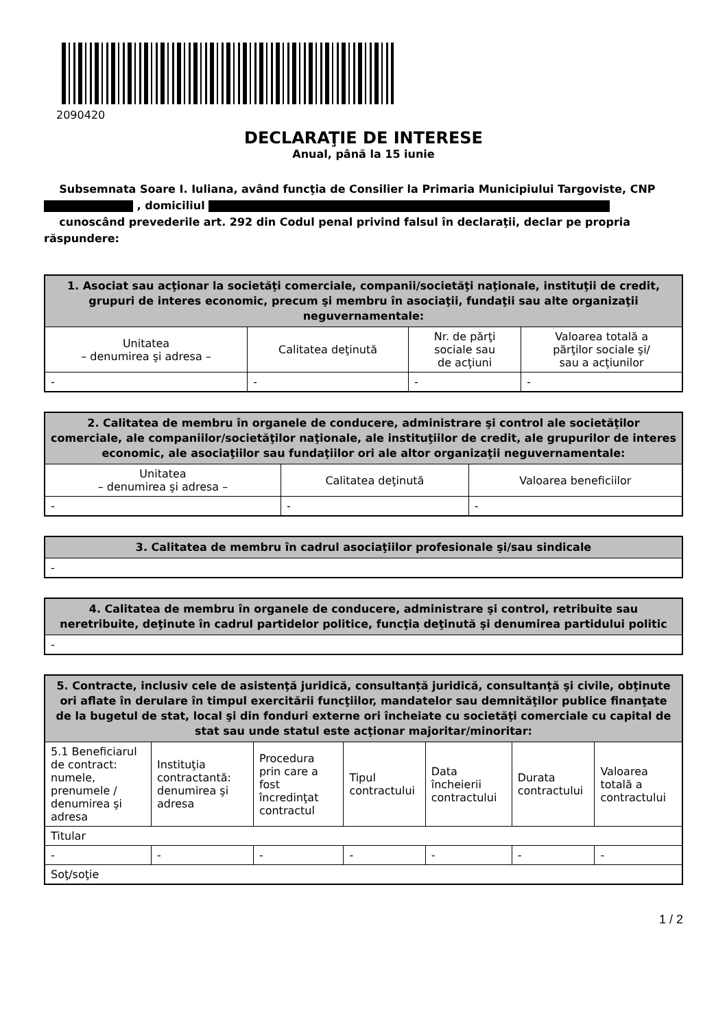2090420
DECLARAŢIE DE INTERESE
Anual, până la 15 iunie
Subsemnata Soare I. Iuliana, având funcţia de Consilier la Primaria Municipiului Targoviste, CNP
, domiciliul
cunoscând prevederile art. 292 din Codul penal privind falsul în declaraţii, declar pe propria răspundere:
| 1. Asociat sau acţionar la societăţi comerciale, companii/societăţi naţionale, instituţii de credit, grupuri de interes economic, precum şi membru în asociaţii, fundaţii sau alte organizaţii neguvernamentale: | | | |
| --- | --- | --- | --- |
| Unitatea – denumirea şi adresa – | Calitatea deţinută | Nr. de părţi sociale sau de acţiuni | Valoarea totală a părţilor sociale şi/ sau a acţiunilor |
| - | - | - | - |
| 2. Calitatea de membru în organele de conducere, administrare şi control ale societăţilor comerciale, ale companiilor/societăţilor naţionale, ale instituţiilor de credit, ale grupurilor de interes economic, ale asociaţiilor sau fundaţiilor ori ale altor organizaţii neguvernamentale: | | |
| --- | --- | --- |
| Unitatea – denumirea şi adresa – | Calitatea deţinută | Valoarea beneficiilor |
| - | - | - |
| 3. Calitatea de membru în cadrul asociaţiilor profesionale şi/sau sindicale |
| --- |
| - |
| 4. Calitatea de membru în organele de conducere, administrare şi control, retribuite sau neretribuite, deţinute în cadrul partidelor politice, funcţia deţinută şi denumirea partidului politic |
| --- |
| - |
| 5. Contracte, inclusiv cele de asistenţă juridică, consultanță juridică, consultanţă şi civile, obţinute ori aflate în derulare în timpul exercitării funcţiilor, mandatelor sau demnităţilor publice finanţate de la bugetul de stat, local şi din fonduri externe ori încheiate cu societăţi comerciale cu capital de stat sau unde statul este acţionar majoritar/minoritar: | | | | | | |
| --- | --- | --- | --- | --- | --- | --- |
| 5.1 Beneficiarul de contract: numele, prenumele / denumirea şi adresa | Instituţia contractantă: denumirea şi adresa | Procedura prin care a fost încredinţat contractul | Tipul contractului | Data încheierii contractului | Durata contractului | Valoarea totală a contractului |
| Titular | | | | | | |
| - | - | - | - | - | - | - |
| Soţ/soţie | | | | | | |
1 / 2